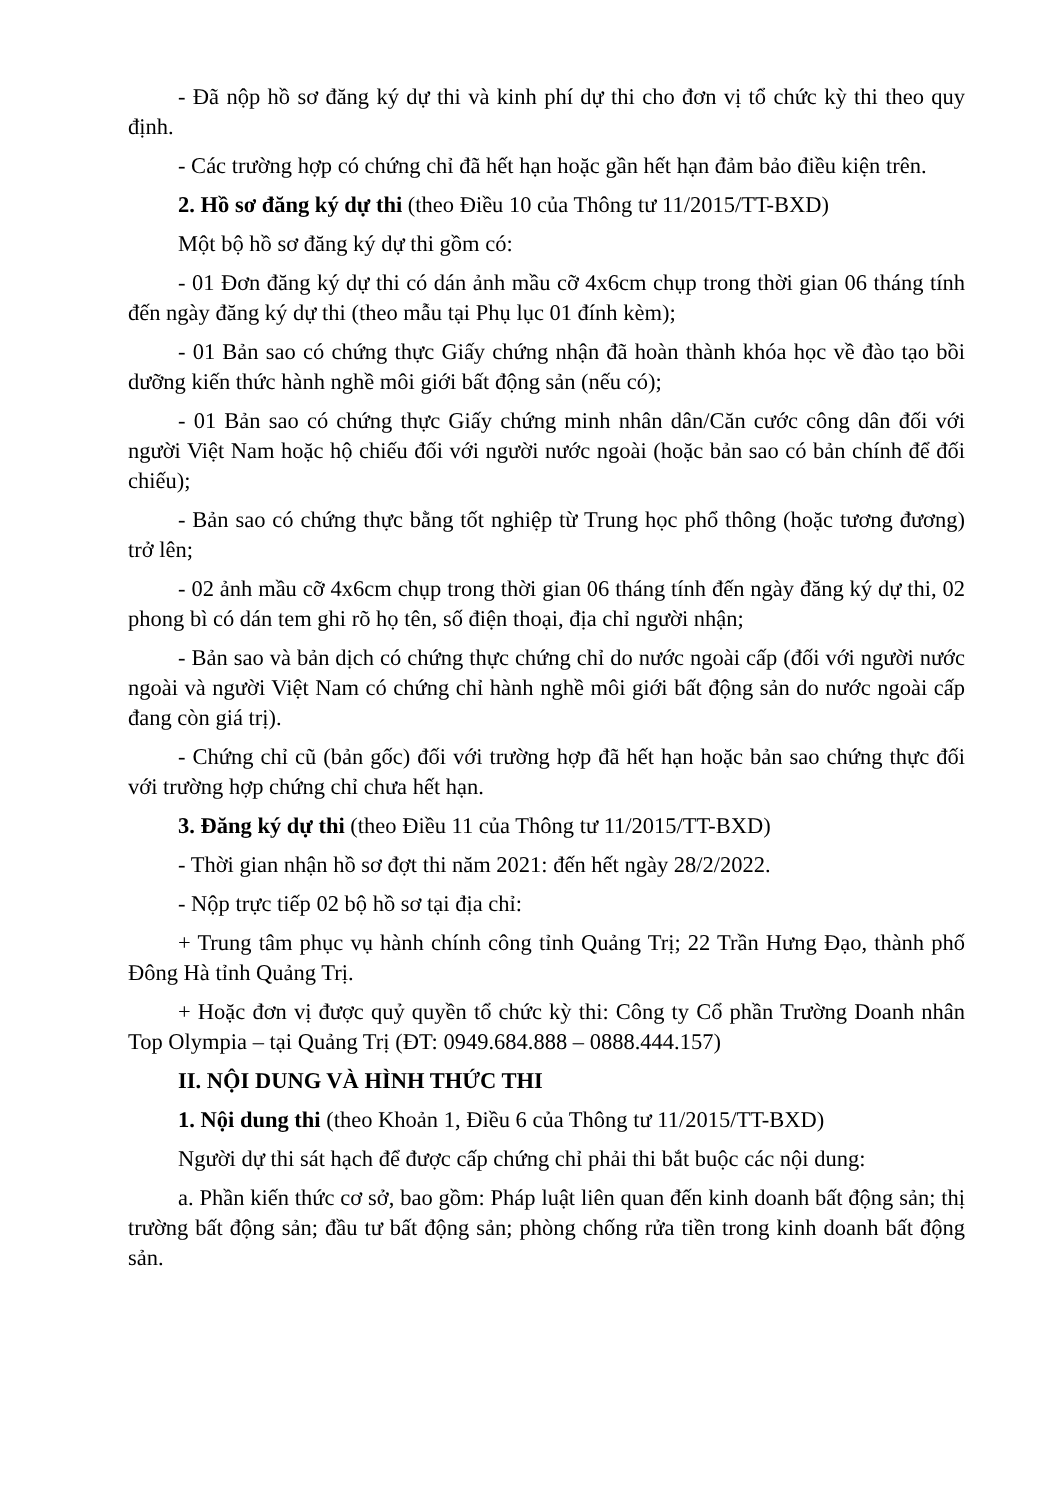- Đã nộp hồ sơ đăng ký dự thi và kinh phí dự thi cho đơn vị tổ chức kỳ thi theo quy định.
- Các trường hợp có chứng chỉ đã hết hạn hoặc gần hết hạn đảm bảo điều kiện trên.
2. Hồ sơ đăng ký dự thi (theo Điều 10 của Thông tư 11/2015/TT-BXD)
Một bộ hồ sơ đăng ký dự thi gồm có:
- 01 Đơn đăng ký dự thi có dán ảnh mầu cỡ 4x6cm chụp trong thời gian 06 tháng tính đến ngày đăng ký dự thi (theo mẫu tại Phụ lục 01 đính kèm);
- 01 Bản sao có chứng thực Giấy chứng nhận đã hoàn thành khóa học về đào tạo bồi dưỡng kiến thức hành nghề môi giới bất động sản (nếu có);
- 01 Bản sao có chứng thực Giấy chứng minh nhân dân/Căn cước công dân đối với người Việt Nam hoặc hộ chiếu đối với người nước ngoài (hoặc bản sao có bản chính để đối chiếu);
- Bản sao có chứng thực bằng tốt nghiệp từ Trung học phổ thông (hoặc tương đương) trở lên;
- 02 ảnh mầu cỡ 4x6cm chụp trong thời gian 06 tháng tính đến ngày đăng ký dự thi, 02 phong bì có dán tem ghi rõ họ tên, số điện thoại, địa chỉ người nhận;
- Bản sao và bản dịch có chứng thực chứng chỉ do nước ngoài cấp (đối với người nước ngoài và người Việt Nam có chứng chỉ hành nghề môi giới bất động sản do nước ngoài cấp đang còn giá trị).
- Chứng chỉ cũ (bản gốc) đối với trường hợp đã hết hạn hoặc bản sao chứng thực đối với trường hợp chứng chỉ chưa hết hạn.
3. Đăng ký dự thi (theo Điều 11 của Thông tư 11/2015/TT-BXD)
- Thời gian nhận hồ sơ đợt thi năm 2021: đến hết ngày 28/2/2022.
- Nộp trực tiếp 02 bộ hồ sơ tại địa chỉ:
+ Trung tâm phục vụ hành chính công tỉnh Quảng Trị; 22 Trần Hưng Đạo, thành phố Đông Hà tỉnh Quảng Trị.
+ Hoặc đơn vị được quỷ quyền tổ chức kỳ thi: Công ty Cổ phần Trường Doanh nhân Top Olympia – tại Quảng Trị (ĐT: 0949.684.888 – 0888.444.157)
II. NỘI DUNG VÀ HÌNH THỨC THI
1. Nội dung thi (theo Khoản 1, Điều 6 của Thông tư 11/2015/TT-BXD)
Người dự thi sát hạch để được cấp chứng chỉ phải thi bắt buộc các nội dung:
a. Phần kiến thức cơ sở, bao gồm: Pháp luật liên quan đến kinh doanh bất động sản; thị trường bất động sản; đầu tư bất động sản; phòng chống rửa tiền trong kinh doanh bất động sản.